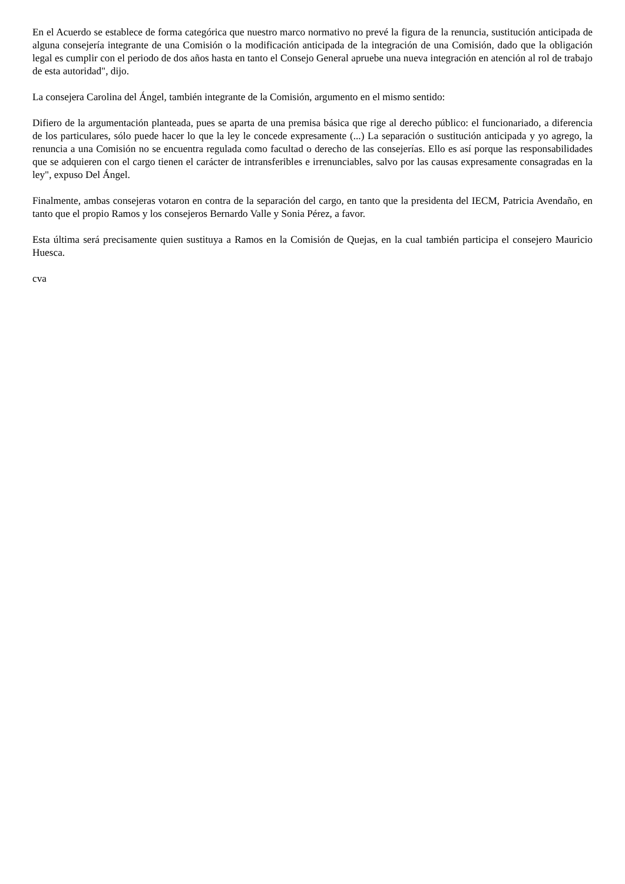En el Acuerdo se establece de forma categórica que nuestro marco normativo no prevé la figura de la renuncia, sustitución anticipada de alguna consejería integrante de una Comisión o la modificación anticipada de la integración de una Comisión, dado que la obligación legal es cumplir con el periodo de dos años hasta en tanto el Consejo General apruebe una nueva integración en atención al rol de trabajo de esta autoridad", dijo.
La consejera Carolina del Ángel, también integrante de la Comisión, argumento en el mismo sentido:
Difiero de la argumentación planteada, pues se aparta de una premisa básica que rige al derecho público: el funcionariado, a diferencia de los particulares, sólo puede hacer lo que la ley le concede expresamente (...) La separación o sustitución anticipada y yo agrego, la renuncia a una Comisión no se encuentra regulada como facultad o derecho de las consejerías. Ello es así porque las responsabilidades que se adquieren con el cargo tienen el carácter de intransferibles e irrenunciables, salvo por las causas expresamente consagradas en la ley", expuso Del Ángel.
Finalmente, ambas consejeras votaron en contra de la separación del cargo, en tanto que la presidenta del IECM, Patricia Avendaño, en tanto que el propio Ramos y los consejeros Bernardo Valle y Sonia Pérez, a favor.
Esta última será precisamente quien sustituya a Ramos en la Comisión de Quejas, en la cual también participa el consejero Mauricio Huesca.
cva